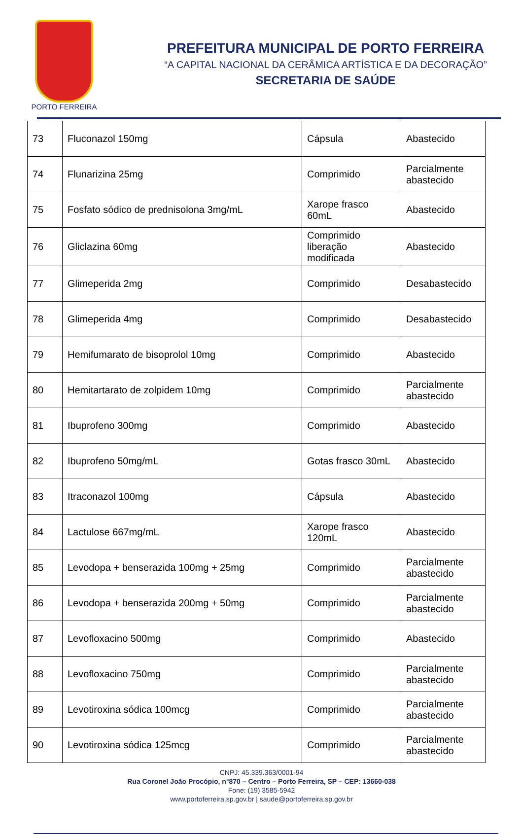PORTO FERREIRA
PREFEITURA MUNICIPAL DE PORTO FERREIRA
“A CAPITAL NACIONAL DA CERÂMICA ARTÍSTICA E DA DECORAÇÃO”
SECRETARIA DE SAÚDE
| 73 | Fluconazol 150mg | Cápsula | Abastecido |
| 74 | Flunarizina 25mg | Comprimido | Parcialmente abastecido |
| 75 | Fosfato sódico de prednisolona 3mg/mL | Xarope frasco 60mL | Abastecido |
| 76 | Gliclazina 60mg | Comprimido liberação modificada | Abastecido |
| 77 | Glimeperida 2mg | Comprimido | Desabastecido |
| 78 | Glimeperida 4mg | Comprimido | Desabastecido |
| 79 | Hemifumarato de bisoprolol 10mg | Comprimido | Abastecido |
| 80 | Hemitartarato de zolpidem 10mg | Comprimido | Parcialmente abastecido |
| 81 | Ibuprofeno 300mg | Comprimido | Abastecido |
| 82 | Ibuprofeno 50mg/mL | Gotas frasco 30mL | Abastecido |
| 83 | Itraconazol 100mg | Cápsula | Abastecido |
| 84 | Lactulose 667mg/mL | Xarope frasco 120mL | Abastecido |
| 85 | Levodopa + benserazida 100mg + 25mg | Comprimido | Parcialmente abastecido |
| 86 | Levodopa + benserazida 200mg + 50mg | Comprimido | Parcialmente abastecido |
| 87 | Levofloxacino 500mg | Comprimido | Abastecido |
| 88 | Levofloxacino 750mg | Comprimido | Parcialmente abastecido |
| 89 | Levotiroxina sódica 100mcg | Comprimido | Parcialmente abastecido |
| 90 | Levotiroxina sódica 125mcg | Comprimido | Parcialmente abastecido |
CNPJ: 45.339.363/0001-94
Rua Coronel João Procópio, n°870 – Centro – Porto Ferreira, SP – CEP: 13660-038
Fone: (19) 3585-5942
www.portoferreira.sp.gov.br | saude@portoferreira.sp.gov.br